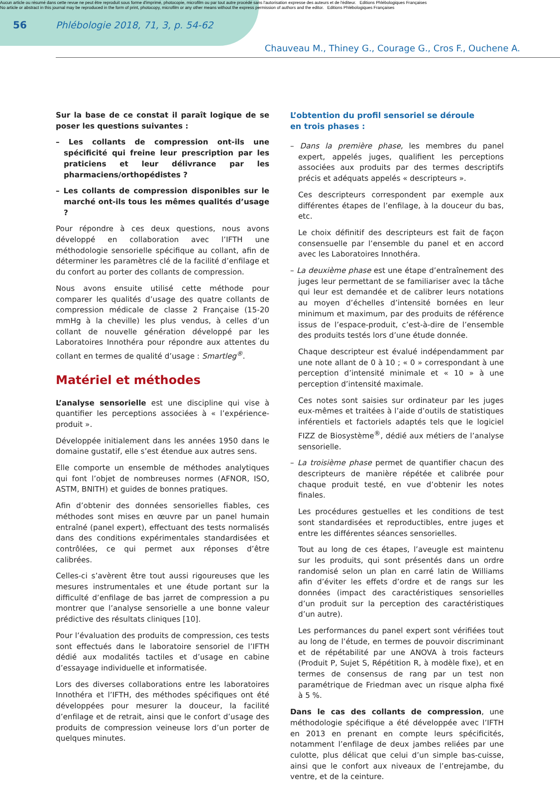Aucun article ou résumé dans cette revue ne peut être reproduit sous forme d'imprimé, photocopie, microfilm ou par tout autre procédé sans l'autorisation expresse des auteurs et de l'éditeur. Editions Phlébologiques Françaises
No article or abstract in this journal may be reproduced in the form of print, photocopy, microfilm or any other means without the express permission of authors and the editor. Editions Phlébologiques Françaises
56
Phlébologie 2018, 71, 3, p. 54-62
Chauveau M., Thiney G., Courage G., Cros F., Ouchene A.
Sur la base de ce constat il paraît logique de se poser les questions suivantes :
– Les collants de compression ont-ils une spécificité qui freine leur prescription par les praticiens et leur délivrance par les pharmaciens/orthopédistes ?
– Les collants de compression disponibles sur le marché ont-ils tous les mêmes qualités d’usage ?
Pour répondre à ces deux questions, nous avons développé en collaboration avec l’IFTH une méthodologie sensorielle spécifique au collant, afin de déterminer les paramètres clé de la facilité d’enfilage et du confort au porter des collants de compression.
Nous avons ensuite utilisé cette méthode pour comparer les qualités d’usage des quatre collants de compression médicale de classe 2 Française (15-20 mmHg à la cheville) les plus vendus, à celles d’un collant de nouvelle génération développé par les Laboratoires Innothéra pour répondre aux attentes du collant en termes de qualité d’usage : Smartleg<sup>®</sup>.
Matériel et méthodes
L’analyse sensorielle est une discipline qui vise à quantifier les perceptions associées à « l’expérience-produit ».
Développée initialement dans les années 1950 dans le domaine gustatif, elle s’est étendue aux autres sens.
Elle comporte un ensemble de méthodes analytiques qui font l’objet de nombreuses normes (AFNOR, ISO, ASTM, BNITH) et guides de bonnes pratiques.
Afin d’obtenir des données sensorielles fiables, ces méthodes sont mises en œuvre par un panel humain entraîné (panel expert), effectuant des tests normalisés dans des conditions expérimentales standardisées et contrôlées, ce qui permet aux réponses d’être calibrées.
Celles-ci s’avèrent être tout aussi rigoureuses que les mesures instrumentales et une étude portant sur la difficulté d’enfilage de bas jarret de compression a pu montrer que l’analyse sensorielle a une bonne valeur prédictive des résultats cliniques [10].
Pour l’évaluation des produits de compression, ces tests sont effectués dans le laboratoire sensoriel de l’IFTH dédié aux modalités tactiles et d’usage en cabine d’essayage individuelle et informatisée.
Lors des diverses collaborations entre les laboratoires Innothéra et l’IFTH, des méthodes spécifiques ont été développées pour mesurer la douceur, la facilité d’enfilage et de retrait, ainsi que le confort d’usage des produits de compression veineuse lors d’un porter de quelques minutes.
L’obtention du profil sensoriel se déroule
en trois phases :
– Dans la première phase, les membres du panel expert, appelés juges, qualifient les perceptions associées aux produits par des termes descriptifs précis et adéquats appelés « descripteurs ».
Ces descripteurs correspondent par exemple aux différentes étapes de l’enfilage, à la douceur du bas, etc.
Le choix définitif des descripteurs est fait de façon consensuelle par l’ensemble du panel et en accord avec les Laboratoires Innothéra.
– La deuxième phase est une étape d’entraînement des juges leur permettant de se familiariser avec la tâche qui leur est demandée et de calibrer leurs notations au moyen d’échelles d’intensité bornées en leur minimum et maximum, par des produits de référence issus de l’espace-produit, c’est-à-dire de l’ensemble des produits testés lors d’une étude donnée.
Chaque descripteur est évalué indépendamment par une note allant de 0 à 10 ; « 0 » correspondant à une perception d’intensité minimale et « 10 » à une perception d’intensité maximale.
Ces notes sont saisies sur ordinateur par les juges eux-mêmes et traitées à l’aide d’outils de statistiques inférentiels et factoriels adaptés tels que le logiciel FIZZ de Biosystème<sup>®</sup>, dédié aux métiers de l’analyse sensorielle.
– La troisième phase permet de quantifier chacun des descripteurs de manière répétée et calibrée pour chaque produit testé, en vue d’obtenir les notes finales.
Les procédures gestuelles et les conditions de test sont standardisées et reproductibles, entre juges et entre les différentes séances sensorielles.
Tout au long de ces étapes, l’aveugle est maintenu sur les produits, qui sont présentés dans un ordre randomisé selon un plan en carré latin de Williams afin d’éviter les effets d’ordre et de rangs sur les données (impact des caractéristiques sensorielles d’un produit sur la perception des caractéristiques d’un autre).
Les performances du panel expert sont vérifiées tout au long de l’étude, en termes de pouvoir discriminant et de répétabilité par une ANOVA à trois facteurs (Produit P, Sujet S, Répétition R, à modèle fixe), et en termes de consensus de rang par un test non paramétrique de Friedman avec un risque alpha fixé à 5 %.
Dans le cas des collants de compression, une méthodologie spécifique a été développée avec l’IFTH en 2013 en prenant en compte leurs spécificités, notamment l’enfilage de deux jambes reliées par une culotte, plus délicat que celui d’un simple bas-cuisse, ainsi que le confort aux niveaux de l’entrejambe, du ventre, et de la ceinture.